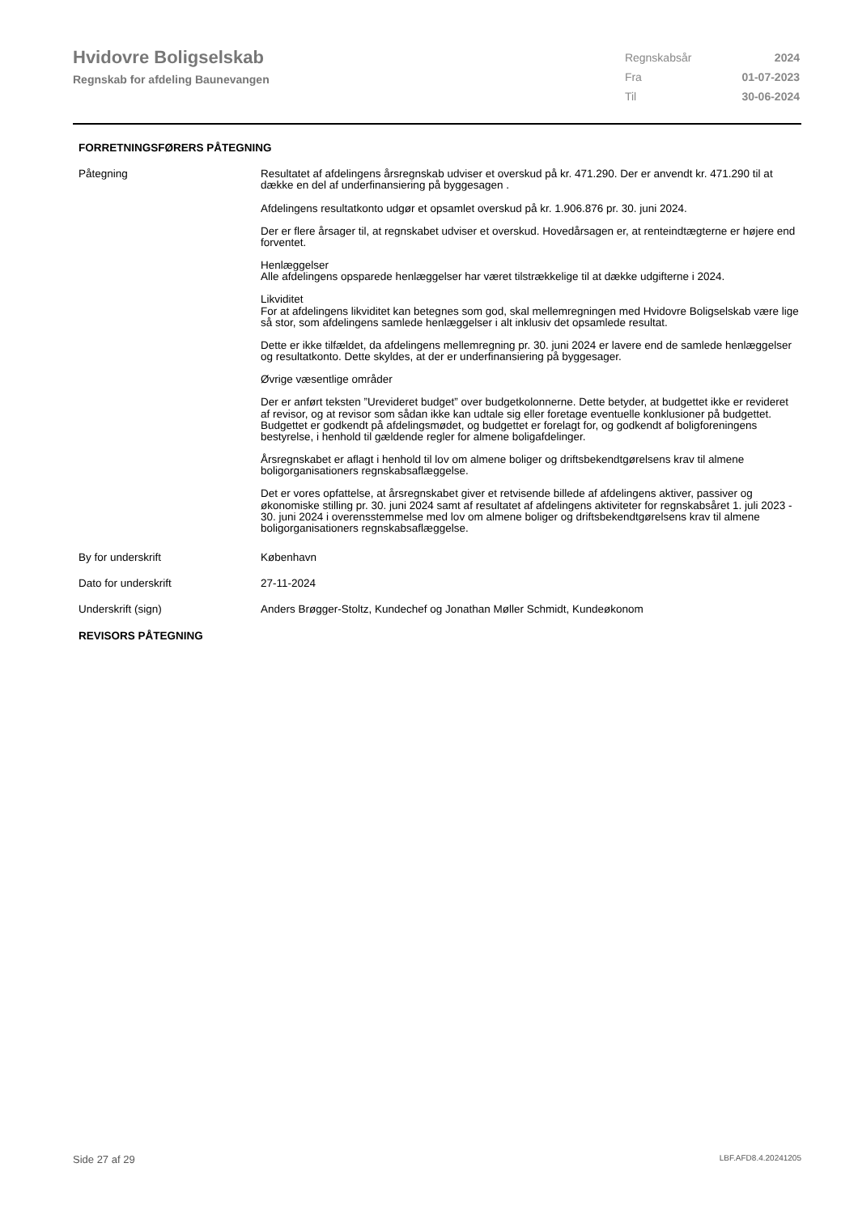Hvidovre Boligselskab
Regnskab for afdeling Baunevangen
| Regnskabsår | 2024 |
| Fra | 01-07-2023 |
| Til | 30-06-2024 |
FORRETNINGSFØRERS PÅTEGNING
Påtegning Resultatet af afdelingens årsregnskab udviser et overskud på kr. 471.290. Der er anvendt kr. 471.290 til at dække en del af underfinansiering på byggesagen .
Afdelingens resultatkonto udgør et opsamlet overskud på kr. 1.906.876 pr. 30. juni 2024.
Der er flere årsager til, at regnskabet udviser et overskud. Hovedårsagen er, at renteindtægterne er højere end forventet.
Henlæggelser
Alle afdelingens opsparede henlæggelser har været tilstrækkelige til at dække udgifterne i 2024.
Likviditet
For at afdelingens likviditet kan betegnes som god, skal mellemregningen med Hvidovre Boligselskab være lige så stor, som afdelingens samlede henlæggelser i alt inklusiv det opsamlede resultat.
Dette er ikke tilfældet, da afdelingens mellemregning pr. 30. juni 2024 er lavere end de samlede henlæggelser og resultatkonto. Dette skyldes, at der er underfinansiering på byggesager.
Øvrige væsentlige områder
Der er anført teksten ”Urevideret budget” over budgetkolonnerne. Dette betyder, at budgettet ikke er revideret
af revisor, og at revisor som sådan ikke kan udtale sig eller foretage eventuelle konklusioner på budgettet.
Budgettet er godkendt på afdelingsmødet, og budgettet er forelagt for, og godkendt af boligforeningens bestyrelse, i henhold til gældende regler for almene boligafdelinger.
Årsregnskabet er aflagt i henhold til lov om almene boliger og driftsbekendtgørelsens krav til almene boligorganisationers regnskabsaflæggelse.
Det er vores opfattelse, at årsregnskabet giver et retvisende billede af afdelingens aktiver, passiver og økonomiske stilling pr. 30. juni 2024 samt af resultatet af afdelingens aktiviteter for regnskabsåret 1. juli 2023 - 30. juni 2024 i overensstemmelse med lov om almene boliger og driftsbekendtgørelsens krav til almene boligorganisationers regnskabsaflæggelse.
By for underskrift København
Dato for underskrift 27-11-2024
Underskrift (sign) Anders Brøgger-Stoltz, Kundechef og Jonathan Møller Schmidt, Kundeøkonom
REVISORS PÅTEGNING
Side 27 af 29 LBF.AFD8.4.20241205